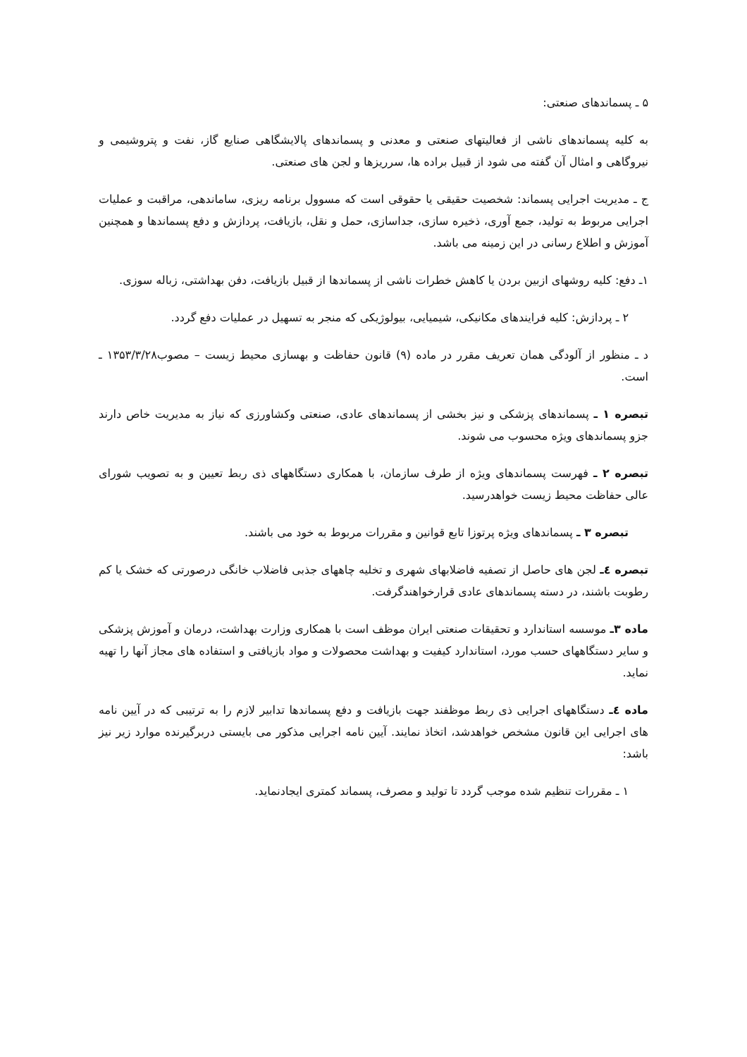۵ ـ پسماندهای صنعتی:
به کلیه پسماندهای ناشی از فعالیتهای صنعتی و معدنی و پسماندهای پالایشگاهی صنایع گاز، نفت و پتروشیمی و نیروگاهی و امثال آن گفته می شود از قبیل براده ها، سرریزها و لجن های صنعتی.
ج ـ مدیریت اجرایی پسماند: شخصیت حقیقی یا حقوقی است که مسوول برنامه ریزی، ساماندهی، مراقبت و عملیات اجرایی مربوط به تولید، جمع آوری، ذخیره سازی، جداسازی، حمل و نقل، بازیافت، پردازش و دفع پسماندها و همچنین آموزش و اطلاع رسانی در این زمینه می باشد.
۱ـ دفع: کلیه روشهای ازبین بردن یا کاهش خطرات ناشی از پسماندها از قبیل بازیافت، دفن بهداشتی، زباله سوزی.
۲ ـ پردازش: کلیه فرایندهای مکانیکی، شیمیایی، بیولوژیکی که منجر به تسهیل در عملیات دفع گردد.
د ـ منظور از آلودگی همان تعریف مقرر در ماده (۹) قانون حفاظت و بهسازی محیط زیست – مصوب۱۳۵۳/۳/۲۸ ـ است.
تبصره ۱ ـ پسماندهای پزشکی و نیز بخشی از پسماندهای عادی، صنعتی وکشاورزی که نیاز به مدیریت خاص دارند جزو پسماندهای ویژه محسوب می شوند.
تبصره ۲ ـ فهرست پسماندهای ویژه از طرف سازمان، با همکاری دستگاههای ذی ربط تعیین و به تصویب شورای عالی حفاظت محیط زیست خواهدرسید.
تبصره ۳ ـ پسماندهای ویژه پرتوزا تابع قوانین و مقررات مربوط به خود می باشند.
تبصره ٤ـ لجن های حاصل از تصفیه فاضلابهای شهری و تخلیه چاههای جذبی فاضلاب خانگی درصورتی که خشک یا کم رطوبت باشند، در دسته پسماندهای عادی قرارخواهندگرفت.
ماده ۳ـ موسسه استاندارد و تحقیقات صنعتی ایران موظف است با همکاری وزارت بهداشت، درمان و آموزش پزشکی و سایر دستگاههای حسب مورد، استاندارد کیفیت و بهداشت محصولات و مواد بازیافتی و استفاده های مجاز آنها را تهیه نماید.
ماده ٤ـ دستگاههای اجرایی ذی ربط موظفند جهت بازیافت و دفع پسماندها تدابیر لازم را به ترتیبی که در آیین نامه های اجرایی این قانون مشخص خواهدشد، اتخاذ نمایند. آیین نامه اجرایی مذکور می بایستی دربرگیرنده موارد زیر نیز باشد:
۱ ـ مقررات تنظیم شده موجب گردد تا تولید و مصرف، پسماند کمتری ایجادنماید.